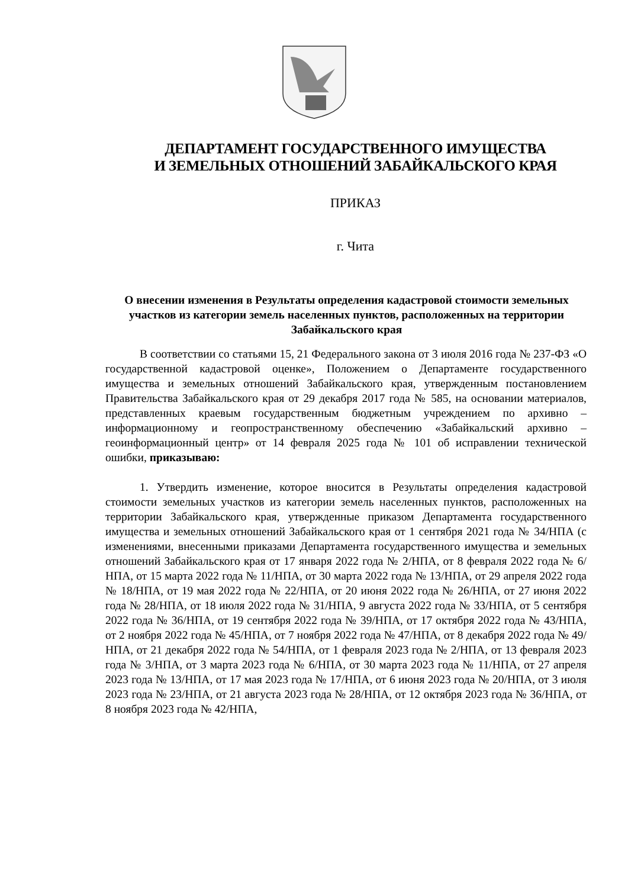ДЕПАРТАМЕНТ ГОСУДАРСТВЕННОГО ИМУЩЕСТВА
И ЗЕМЕЛЬНЫХ ОТНОШЕНИЙ ЗАБАЙКАЛЬСКОГО КРАЯ
ПРИКАЗ
г. Чита
О внесении изменения в Результаты определения кадастровой стоимости земельных участков из категории земель населенных пунктов, расположенных на территории Забайкальского края
В соответствии со статьями 15, 21 Федерального закона от 3 июля 2016 года № 237-ФЗ «О государственной кадастровой оценке», Положением о Департаменте государственного имущества и земельных отношений Забайкальского края, утвержденным постановлением Правительства Забайкальского края от 29 декабря 2017 года № 585, на основании материалов, представленных краевым государственным бюджетным учреждением по архивно – информационному и геопространственному обеспечению «Забайкальский архивно – геоинформационный центр» от 14 февраля 2025 года № 101 об исправлении технической ошибки, приказываю:
1. Утвердить изменение, которое вносится в Результаты определения кадастровой стоимости земельных участков из категории земель населенных пунктов, расположенных на территории Забайкальского края, утвержденные приказом Департамента государственного имущества и земельных отношений Забайкальского края от 1 сентября 2021 года № 34/НПА (с изменениями, внесенными приказами Департамента государственного имущества и земельных отношений Забайкальского края от 17 января 2022 года № 2/НПА, от 8 февраля 2022 года № 6/НПА, от 15 марта 2022 года № 11/НПА, от 30 марта 2022 года № 13/НПА, от 29 апреля 2022 года № 18/НПА, от 19 мая 2022 года № 22/НПА, от 20 июня 2022 года № 26/НПА, от 27 июня 2022 года № 28/НПА, от 18 июля 2022 года № 31/НПА, 9 августа 2022 года № 33/НПА, от 5 сентября 2022 года № 36/НПА, от 19 сентября 2022 года № 39/НПА, от 17 октября 2022 года № 43/НПА, от 2 ноября 2022 года № 45/НПА, от 7 ноября 2022 года № 47/НПА, от 8 декабря 2022 года № 49/НПА, от 21 декабря 2022 года № 54/НПА, от 1 февраля 2023 года № 2/НПА, от 13 февраля 2023 года № 3/НПА, от 3 марта 2023 года № 6/НПА, от 30 марта 2023 года № 11/НПА, от 27 апреля 2023 года № 13/НПА, от 17 мая 2023 года № 17/НПА, от 6 июня 2023 года № 20/НПА, от 3 июля 2023 года № 23/НПА, от 21 августа 2023 года № 28/НПА, от 12 октября 2023 года № 36/НПА, от 8 ноября 2023 года № 42/НПА,